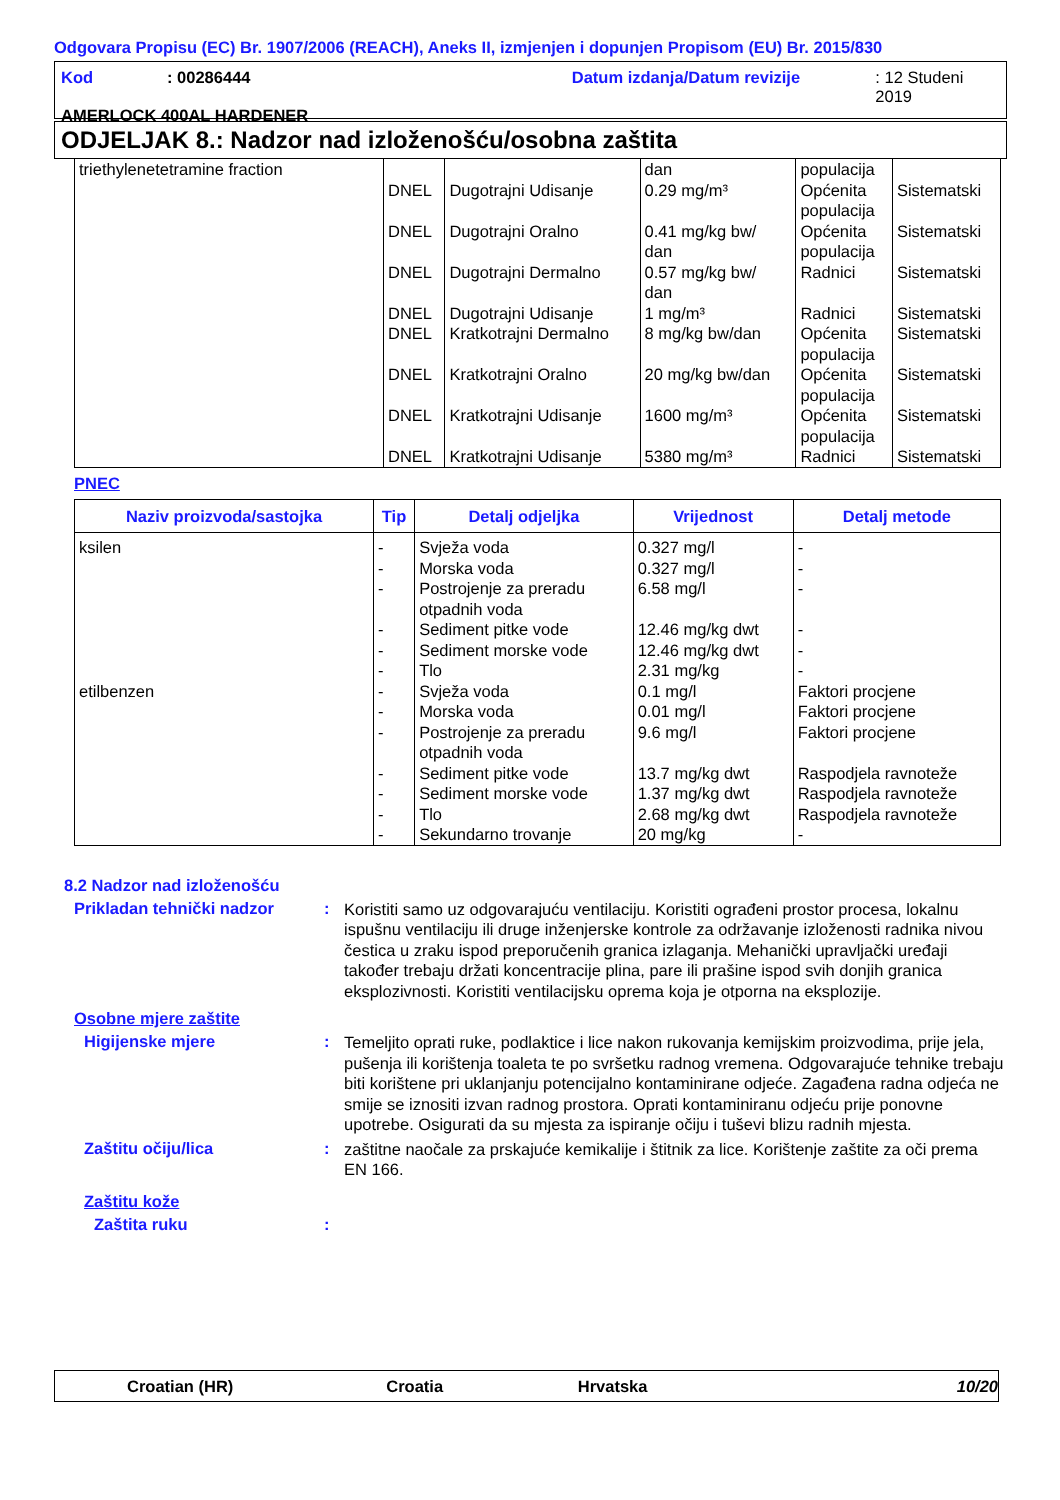Odgovara Propisu (EC) Br. 1907/2006 (REACH), Aneks II, izmjenjen i dopunjen Propisom (EU) Br. 2015/830
Kod: 00286444 Datum izdanja/Datum revizije: 12 Studeni 2019
AMERLOCK 400AL HARDENER
ODJELJAK 8.: Nadzor nad izloženošću/osobna zaštita
| triethylenetetramine fraction | DNEL DNEL DNEL DNEL DNEL DNEL DNEL DNEL | Dugotrajni Udisanje Dugotrajni Oralno Dugotrajni Dermalno Dugotrajni Udisanje Kratkotrajni Dermalno Kratkotrajni Oralno Kratkotrajni Udisanje Kratkotrajni Udisanje | dan 0.29 mg/m³ 0.41 mg/kg bw/ dan 0.57 mg/kg bw/ dan 1 mg/m³ 8 mg/kg bw/dan 20 mg/kg bw/dan 1600 mg/m³ 5380 mg/m³ | populacija Općenita populacija Općenita populacija Radnici Radnici Općenita populacija Općenita populacija Općenita populacija Radnici | Sistematski Sistematski Sistematski Sistematski Sistematski Sistematski Sistematski Sistematski |
PNEC
| Naziv proizvoda/sastojka | Tip | Detalj odjeljka | Vrijednost | Detalj metode |
| --- | --- | --- | --- | --- |
| ksilen etilbenzen | - - - - - - - - - - - - - | Svježa voda Morska voda Postrojenje za preradu otpadnih voda Sediment pitke vode Sediment morske vode Tlo Svježa voda Morska voda Postrojenje za preradu otpadnih voda Sediment pitke vode Sediment morske vode Tlo Sekundarno trovanje | 0.327 mg/l 0.327 mg/l 6.58 mg/l 12.46 mg/kg dwt 12.46 mg/kg dwt 2.31 mg/kg 0.1 mg/l 0.01 mg/l 9.6 mg/l 13.7 mg/kg dwt 1.37 mg/kg dwt 2.68 mg/kg dwt 20 mg/kg | - - - - - - Faktori procjene Faktori procjene Faktori procjene Raspodjela ravnoteže Raspodjela ravnoteže Raspodjela ravnoteže - |
8.2 Nadzor nad izloženošću
Prikladan tehnički nadzor: Koristiti samo uz odgovarajuću ventilaciju. Koristiti ograđeni prostor procesa, lokalnu ispušnu ventilaciju ili druge inženjerske kontrole za održavanje izloženosti radnika nivou čestica u zraku ispod preporučenih granica izlaganja. Mehanički upravljački uređaji također trebaju držati koncentracije plina, pare ili prašine ispod svih donjih granica eksplozivnosti. Koristiti ventilacijsku oprema koja je otporna na eksplozije.
Osobne mjere zaštite
Higijenske mjere: Temeljito oprati ruke, podlaktice i lice nakon rukovanja kemijskim proizvodima, prije jela, pušenja ili korištenja toaleta te po svršetku radnog vremena. Odgovarajuće tehnike trebaju biti korištene pri uklanjanju potencijalno kontaminirane odjeće. Zagađena radna odjeća ne smije se iznositi izvan radnog prostora. Oprati kontaminiranu odjeću prije ponovne upotrebe. Osigurati da su mjesta za ispiranje očiju i tuševi blizu radnih mjesta.
Zaštitu očiju/lica: zaštitne naočale za prskajuće kemikalije i štitnik za lice. Korištenje zaštite za oči prema EN 166.
Zaštitu kože
Zaštita ruku:
Croatian (HR) Croatia Hrvatska 10/20